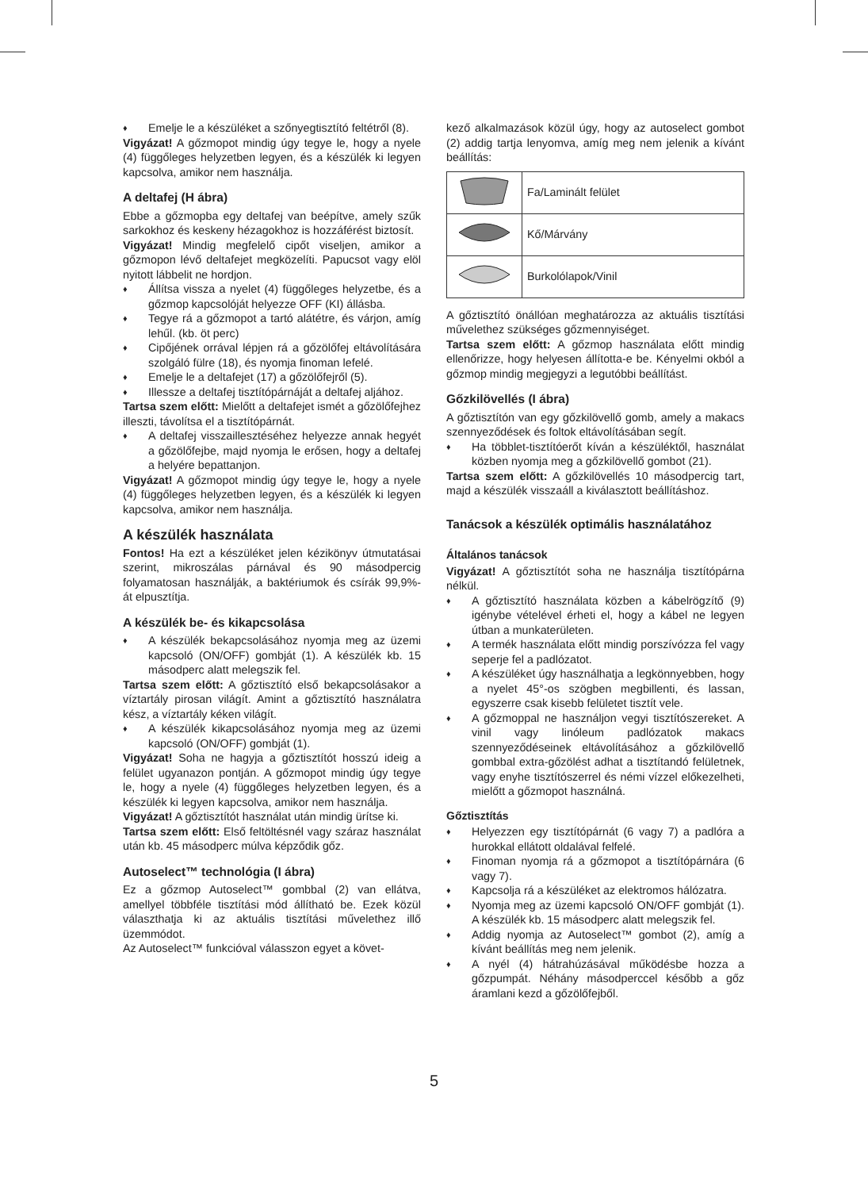♦ Emelje le a készüléket a szőnyegtisztító feltétről (8).
Vigyázat! A gőzmopot mindig úgy tegye le, hogy a nyele (4) függőleges helyzetben legyen, és a készülék ki legyen kapcsolva, amikor nem használja.
A deltafej (H ábra)
Ebbe a gőzmopba egy deltafej van beépítve, amely szűk sarkokhoz és keskeny hézagokhoz is hozzáférést biztosít.
Vigyázat! Mindig megfelelő cipőt viseljen, amikor a gőzmopon lévő deltafejet megközelíti. Papucsot vagy elöl nyitott lábbelit ne hordjon.
♦ Állítsa vissza a nyelet (4) függőleges helyzetbe, és a gőzmop kapcsolóját helyezze OFF (KI) állásba.
♦ Tegye rá a gőzmopot a tartó alátétre, és várjon, amíg lehűl. (kb. öt perc)
♦ Cipőjének orrával lépjen rá a gőzölőfej eltávolítására szolgáló fülre (18), és nyomja finoman lefelé.
♦ Emelje le a deltafejet (17) a gőzölőfejről (5).
♦ Illessze a deltafej tisztítópárnáját a deltafej aljához.
Tartsa szem előtt: Mielőtt a deltafejet ismét a gőzölőfejhez illeszti, távolítsa el a tisztítópárnát.
♦ A deltafej visszaillesztéséhez helyezze annak hegyét a gőzölőfejbe, majd nyomja le erősen, hogy a deltafej a helyére bepattanjon.
Vigyázat! A gőzmopot mindig úgy tegye le, hogy a nyele (4) függőleges helyzetben legyen, és a készülék ki legyen kapcsolva, amikor nem használja.
A készülék használata
Fontos! Ha ezt a készüléket jelen kézikönyv útmutatásai szerint, mikroszálas párnával és 90 másodpercig folyamatosan használják, a baktériumok és csírák 99,9%-át elpusztítja.
A készülék be- és kikapcsolása
♦ A készülék bekapcsolásához nyomja meg az üzemi kapcsoló (ON/OFF) gombját (1). A készülék kb. 15 másodperc alatt melegszik fel.
Tartsa szem előtt: A gőztisztító első bekapcsolásakor a víztartály pirosan világít. Amint a gőztisztító használatra kész, a víztartály kéken világít.
♦ A készülék kikapcsolásához nyomja meg az üzemi kapcsoló (ON/OFF) gombját (1).
Vigyázat! Soha ne hagyja a gőztisztítót hosszú ideig a felület ugyanazon pontján. A gőzmopot mindig úgy tegye le, hogy a nyele (4) függőleges helyzetben legyen, és a készülék ki legyen kapcsolva, amikor nem használja.
Vigyázat! A gőztisztítót használat után mindig ürítse ki.
Tartsa szem előtt: Első feltöltésnél vagy száraz használat után kb. 45 másodperc múlva képződik gőz.
Autoselect™ technológia (I ábra)
Ez a gőzmop Autoselect™ gombbal (2) van ellátva, amellyel többféle tisztítási mód állítható be. Ezek közül választhatja ki az aktuális tisztítási művelethez illő üzemmódot.
Az Autoselect™ funkcióval válasszon egyet a követ-
kező alkalmazások közül úgy, hogy az autoselect gombot (2) addig tartja lenyomva, amíg meg nem jelenik a kívánt beállítás:
| | Fa/Laminált felület |
| | Kő/Márvány |
| | Burkolólapok/Vinil |
A gőztisztító önállóan meghatározza az aktuális tisztítási művelethez szükséges gőzmennyiséget.
Tartsa szem előtt: A gőzmop használata előtt mindig ellenőrizze, hogy helyesen állította-e be. Kényelmi okból a gőzmop mindig megjegyzi a legutóbbi beállítást.
Gőzkilövellés (I ábra)
A gőztisztítón van egy gőzkilövellő gomb, amely a makacs szennyeződések és foltok eltávolításában segít.
♦ Ha többlet-tisztítóerőt kíván a készüléktől, használat közben nyomja meg a gőzkilövellő gombot (21).
Tartsa szem előtt: A gőzkilövellés 10 másodpercig tart, majd a készülék visszaáll a kiválasztott beállításhoz.
Tanácsok a készülék optimális használatához
Általános tanácsok
Vigyázat! A gőztisztítót soha ne használja tisztítópárna nélkül.
♦ A gőztisztító használata közben a kábelrögzítő (9) igénybe vételével érheti el, hogy a kábel ne legyen útban a munkaterületen.
♦ A termék használata előtt mindig porszívózza fel vagy seperje fel a padlózatot.
♦ A készüléket úgy használhatja a legkönnyebben, hogy a nyelet 45°-os szögben megbillenti, és lassan, egyszerre csak kisebb felületet tisztít vele.
♦ A gőzmoppal ne használjon vegyi tisztítószereket. A vinil vagy linóleum padlózatok makacs szennyeződéseinek eltávolításához a gőzkilövellő gombbal extra-gőzölést adhat a tisztítandó felületnek, vagy enyhe tisztítószerrel és némi vízzel előkezelheti, mielőtt a gőzmopot használná.
Gőztisztítás
♦ Helyezzen egy tisztítópárnát (6 vagy 7) a padlóra a hurokkal ellátott oldalával felfelé.
♦ Finoman nyomja rá a gőzmopot a tisztítópárnára (6 vagy 7).
♦ Kapcsolja rá a készüléket az elektromos hálózatra.
♦ Nyomja meg az üzemi kapcsoló ON/OFF gombját (1). A készülék kb. 15 másodperc alatt melegszik fel.
♦ Addig nyomja az Autoselect™ gombot (2), amíg a kívánt beállítás meg nem jelenik.
♦ A nyél (4) hátrahúzásával működésbe hozza a gőzpumpát. Néhány másodperccel később a gőz áramlani kezd a gőzölőfejből.
5